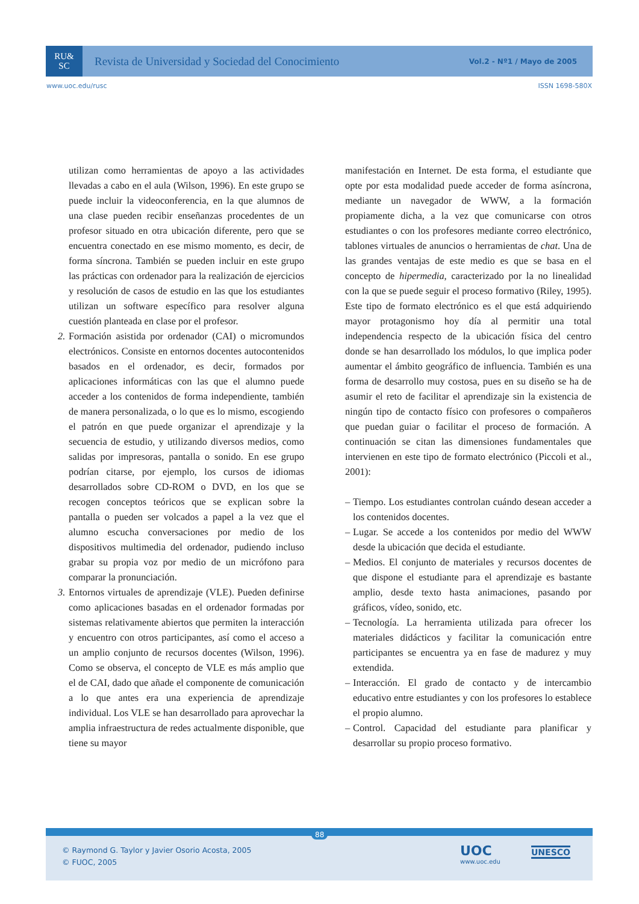RU&
SC
Revista de Universidad y Sociedad del Conocimiento
Vol.2 - Nº1 / Mayo de 2005
www.uoc.edu/rusc ISSN 1698-580X
utilizan como herramientas de apoyo a las actividades llevadas a cabo en el aula (Wilson, 1996). En este grupo se puede incluir la videoconferencia, en la que alumnos de una clase pueden recibir enseñanzas procedentes de un profesor situado en otra ubicación diferente, pero que se encuentra conectado en ese mismo momento, es decir, de forma síncrona. También se pueden incluir en este grupo las prácticas con ordenador para la realización de ejercicios y resolución de casos de estudio en las que los estudiantes utilizan un software específico para resolver alguna cuestión planteada en clase por el profesor.
2.
Formación asistida por ordenador (CAI) o micromundos electrónicos. Consiste en entornos docentes autocontenidos basados en el ordenador, es decir, formados por aplicaciones informáticas con las que el alumno puede acceder a los contenidos de forma independiente, también de manera personalizada, o lo que es lo mismo, escogiendo el patrón en que puede organizar el aprendizaje y la secuencia de estudio, y utilizando diversos medios, como salidas por impresoras, pantalla o sonido. En ese grupo podrían citarse, por ejemplo, los cursos de idiomas desarrollados sobre CD-ROM o DVD, en los que se recogen conceptos teóricos que se explican sobre la pantalla o pueden ser volcados a papel a la vez que el alumno escucha conversaciones por medio de los dispositivos multimedia del ordenador, pudiendo incluso grabar su propia voz por medio de un micrófono para comparar la pronunciación.
3.
Entornos virtuales de aprendizaje (VLE). Pueden definirse como aplicaciones basadas en el ordenador formadas por sistemas relativamente abiertos que permiten la interacción y encuentro con otros participantes, así como el acceso a un amplio conjunto de recursos docentes (Wilson, 1996). Como se observa, el concepto de VLE es más amplio que el de CAI, dado que añade el componente de comunicación a lo que antes era una experiencia de aprendizaje individual. Los VLE se han desarrollado para aprovechar la amplia infraestructura de redes actualmente disponible, que tiene su mayor
manifestación en Internet. De esta forma, el estudiante que opte por esta modalidad puede acceder de forma asíncrona, mediante un navegador de WWW, a la formación propiamente dicha, a la vez que comunicarse con otros estudiantes o con los profesores mediante correo electrónico, tablones virtuales de anuncios o herramientas de chat. Una de las grandes ventajas de este medio es que se basa en el concepto de hipermedia, caracterizado por la no linealidad con la que se puede seguir el proceso formativo (Riley, 1995). Este tipo de formato electrónico es el que está adquiriendo mayor protagonismo hoy día al permitir una total independencia respecto de la ubicación física del centro donde se han desarrollado los módulos, lo que implica poder aumentar el ámbito geográfico de influencia. También es una forma de desarrollo muy costosa, pues en su diseño se ha de asumir el reto de facilitar el aprendizaje sin la existencia de ningún tipo de contacto físico con profesores o compañeros que puedan guiar o facilitar el proceso de formación. A continuación se citan las dimensiones fundamentales que intervienen en este tipo de formato electrónico (Piccoli et al., 2001):
– Tiempo. Los estudiantes controlan cuándo desean acceder a los contenidos docentes.
– Lugar. Se accede a los contenidos por medio del WWW desde la ubicación que decida el estudiante.
– Medios. El conjunto de materiales y recursos docentes de que dispone el estudiante para el aprendizaje es bastante amplio, desde texto hasta animaciones, pasando por gráficos, vídeo, sonido, etc.
– Tecnología. La herramienta utilizada para ofrecer los materiales didácticos y facilitar la comunicación entre participantes se encuentra ya en fase de madurez y muy extendida.
– Interacción. El grado de contacto y de intercambio educativo entre estudiantes y con los profesores lo establece el propio alumno.
– Control. Capacidad del estudiante para planificar y desarrollar su propio proceso formativo.
88
© Raymond G. Taylor y Javier Osorio Acosta, 2005
© FUOC, 2005
UOC
www.uoc.edu
UNESCO